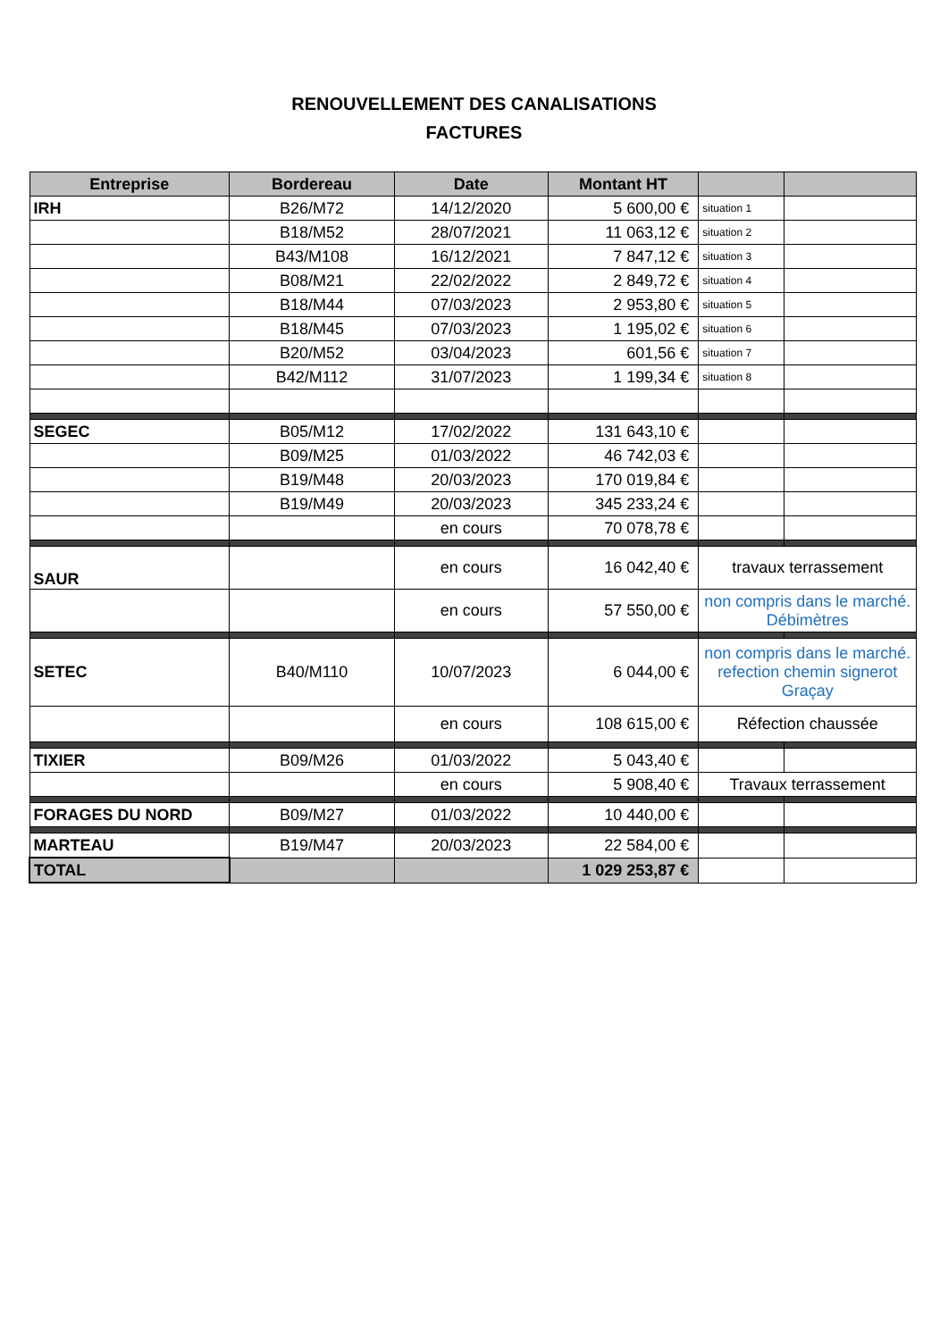RENOUVELLEMENT DES CANALISATIONS
FACTURES
| Entreprise | Bordereau | Date | Montant HT | | |
| --- | --- | --- | --- | --- | --- |
| IRH | B26/M72 | 14/12/2020 | 5 600,00 € | situation 1 | |
| | B18/M52 | 28/07/2021 | 11 063,12 € | situation 2 | |
| | B43/M108 | 16/12/2021 | 7 847,12 € | situation 3 | |
| | B08/M21 | 22/02/2022 | 2 849,72 € | situation 4 | |
| | B18/M44 | 07/03/2023 | 2 953,80 € | situation 5 | |
| | B18/M45 | 07/03/2023 | 1 195,02 € | situation 6 | |
| | B20/M52 | 03/04/2023 | 601,56 € | situation 7 | |
| | B42/M112 | 31/07/2023 | 1 199,34 € | situation 8 | |
| SEGEC | B05/M12 | 17/02/2022 | 131 643,10 € | | |
| | B09/M25 | 01/03/2022 | 46 742,03 € | | |
| | B19/M48 | 20/03/2023 | 170 019,84 € | | |
| | B19/M49 | 20/03/2023 | 345 233,24 € | | |
| | | en cours | 70 078,78 € | | |
| SAUR | | en cours | 16 042,40 € | travaux terrassement | |
| | | en cours | 57 550,00 € | non compris dans le marché. Débimètres | |
| SETEC | B40/M110 | 10/07/2023 | 6 044,00 € | non compris dans le marché. refection chemin signerot Graçay | |
| | | en cours | 108 615,00 € | Réfection chaussée | |
| TIXIER | B09/M26 | 01/03/2022 | 5 043,40 € | | |
| | | en cours | 5 908,40 € | Travaux terrassement | |
| FORAGES DU NORD | B09/M27 | 01/03/2022 | 10 440,00 € | | |
| MARTEAU | B19/M47 | 20/03/2023 | 22 584,00 € | | |
| TOTAL | | | 1 029 253,87 € | | |